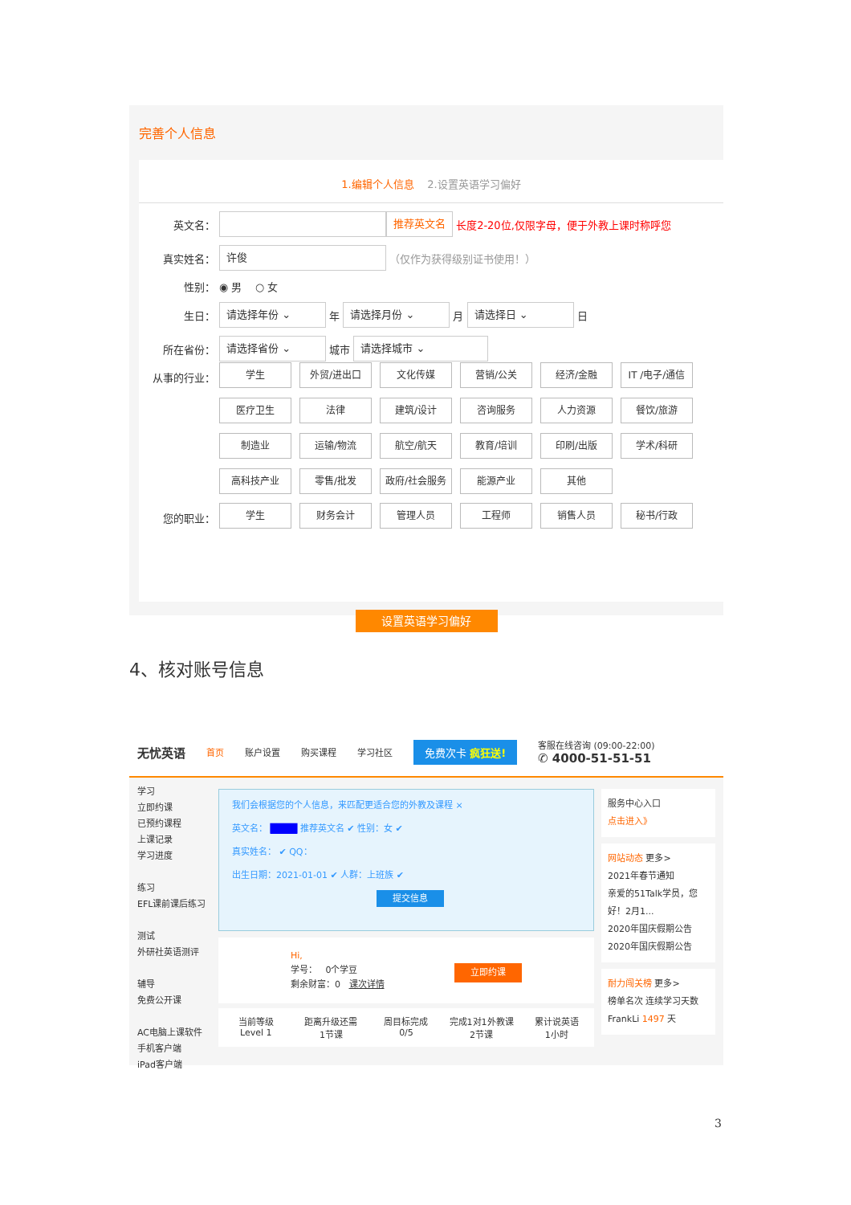完善个人信息
1.编辑个人信息 2.设置英语学习偏好
英文名： 推荐英文名 长度2-20位,仅限字母，便于外教上课时称呼您
真实姓名： 许俊 （仅作为获得级别证书使用！）
性别： ◉ 男 ○ 女
生日： 请选择年份 ⌄ 年 请选择月份 ⌄ 月 请选择日 ⌄ 日
所在省份： 请选择省份 ⌄ 城市 请选择城市 ⌄
从事的行业：
学生 外贸/进出口 文化传媒 营销/公关 经济/金融 IT /电子/通信 医疗卫生 法律 建筑/设计 咨询服务 人力资源 餐饮/旅游 制造业 运输/物流 航空/航天 教育/培训 印刷/出版 学术/科研 高科技产业 零售/批发 政府/社会服务 能源产业 其他
您的职业：
学生 财务会计 管理人员 工程师 销售人员 秘书/行政
设置英语学习偏好
4、核对账号信息
无忧英语 首页 账户设置 购买课程 学习社区 免费次卡 疯狂送! 客服在线咨询 (09:00-22:00)
✆ 4000-51-51-51
学习
立即约课
已预约课程
上课记录
学习进度
练习
EFL课前课后练习
测试
外研社英语测评
辅导
免费公开课
AC电脑上课软件
手机客户端
iPad客户端
我们会根据您的个人信息，来匹配更适合您的外教及课程 ×
英文名： ████ 推荐英文名 ✔ 性别：女 ✔
真实姓名： ✔ QQ：
出生日期：2021-01-01 ✔ 人群：上班族 ✔
提交信息
Hi,
学号： 0个学豆 立即约课
剩余财富：0 课次详情
当前等级
Level 1
距离升级还需
1节课
周目标完成
0/5
完成1对1外教课
2节课
累计说英语
1小时
服务中心入口
点击进入》
网站动态 更多>
2021年春节通知
亲爱的51Talk学员，您好！2月1...
2020年国庆假期公告
2020年国庆假期公告
耐力闯关榜 更多>
榜单名次 连续学习天数
FrankLi 1497 天
3